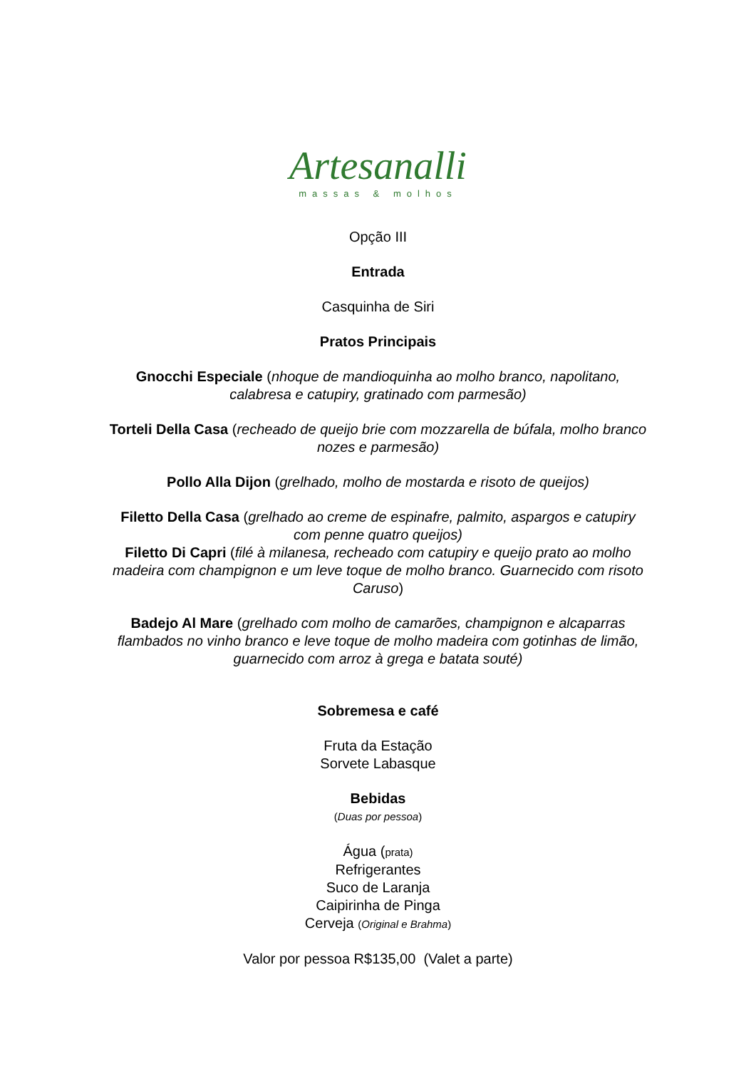Artesanalli
massas & molhos
Opção III
Entrada
Casquinha de Siri
Pratos Principais
Gnocchi Especiale (nhoque de mandioquinha ao molho branco, napolitano, calabresa e catupiry, gratinado com parmesão)
Torteli Della Casa (recheado de queijo brie com mozzarella de búfala, molho branco nozes e parmesão)
Pollo Alla Dijon (grelhado, molho de mostarda e risoto de queijos)
Filetto Della Casa (grelhado ao creme de espinafre, palmito, aspargos e catupiry com penne quatro queijos)
Filetto Di Capri (filé à milanesa, recheado com catupiry e queijo prato ao molho madeira com champignon e um leve toque de molho branco. Guarnecido com risoto Caruso)
Badejo Al Mare (grelhado com molho de camarões, champignon e alcaparras flambados no vinho branco e leve toque de molho madeira com gotinhas de limão, guarnecido com arroz à grega e batata souté)
Sobremesa e café
Fruta da Estação
Sorvete Labasque
Bebidas
(Duas por pessoa)
Água (prata)
Refrigerantes
Suco de Laranja
Caipirinha de Pinga
Cerveja (Original e Brahma)
Valor por pessoa R$135,00 (Valet a parte)